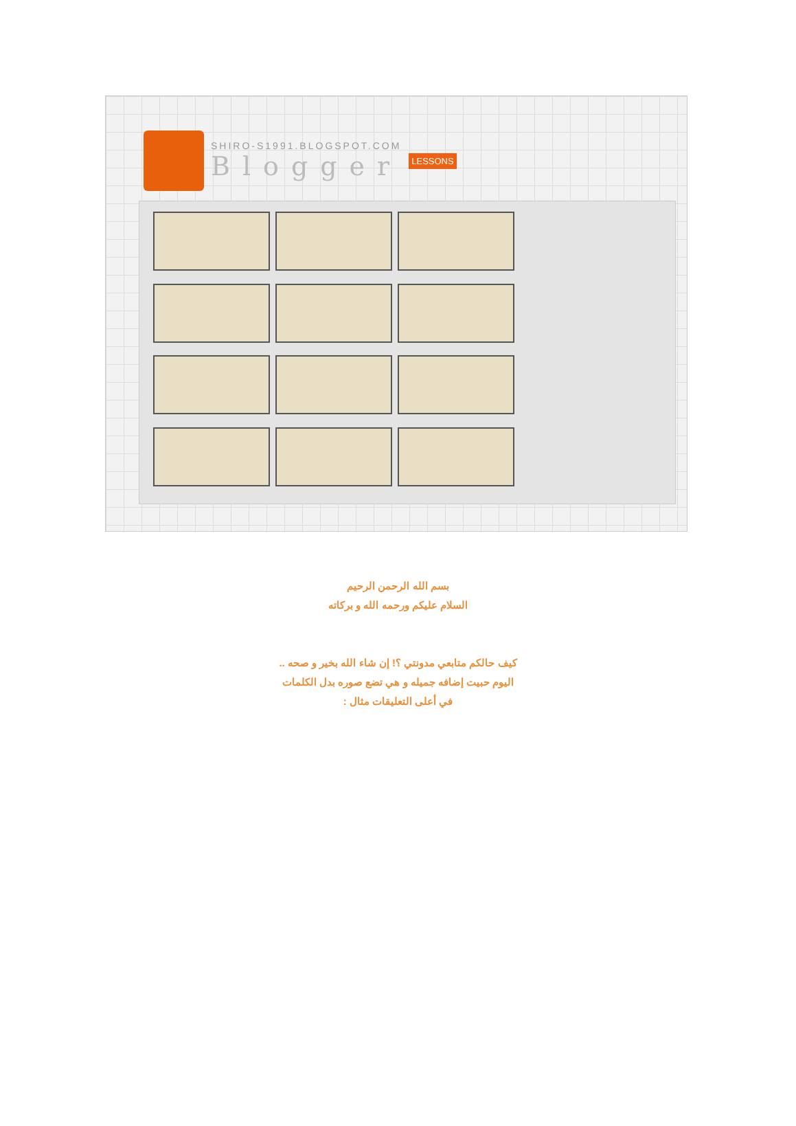SHIRO-S1991.BLOGSPOT.COM
Blogger
LESSONS
بسم الله الرحمن الرحيم
السلام عليكم ورحمه الله و بركاته
كيف حالكم متابعي مدونتي ؟! إن شاء الله بخير و صحه ..
اليوم حبيت إضافه جميله و هي تضع صوره بدل الكلمات
في أعلى التعليقات مثال :